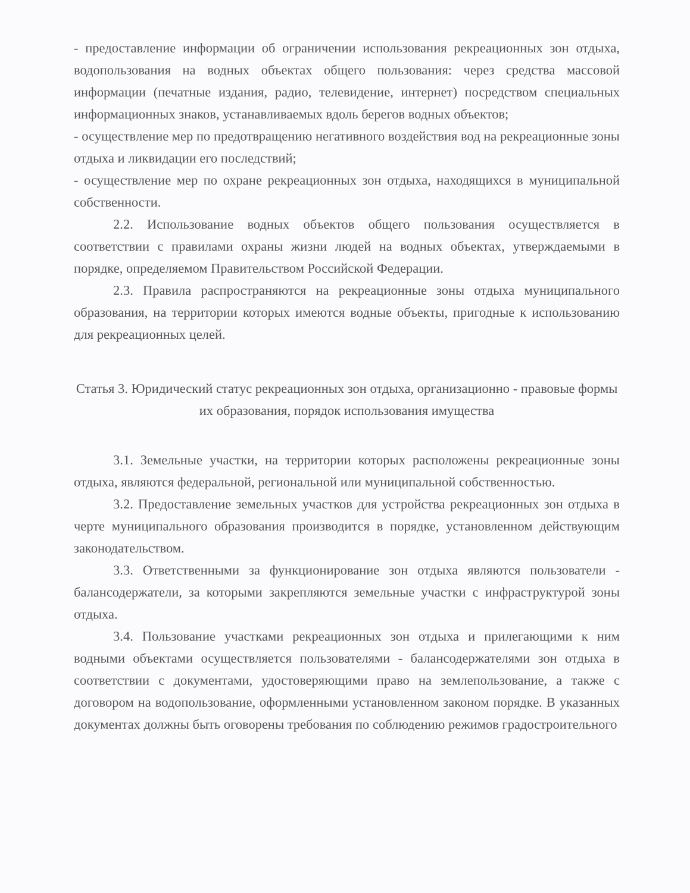- предоставление информации об ограничении использования рекреационных зон отдыха, водопользования на водных объектах общего пользования: через средства массовой информации (печатные издания, радио, телевидение, интернет) посредством специальных информационных знаков, устанавливаемых вдоль берегов водных объектов;
- осуществление мер по предотвращению негативного воздействия вод на рекреационные зоны отдыха и ликвидации его последствий;
- осуществление мер по охране рекреационных зон отдыха, находящихся в муниципальной собственности.
2.2. Использование водных объектов общего пользования осуществляется в соответствии с правилами охраны жизни людей на водных объектах, утверждаемыми в порядке, определяемом Правительством Российской Федерации.
2.3. Правила распространяются на рекреационные зоны отдыха муниципального образования, на территории которых имеются водные объекты, пригодные к использованию для рекреационных целей.
Статья 3. Юридический статус рекреационных зон отдыха, организационно - правовые формы их образования, порядок использования имущества
3.1. Земельные участки, на территории которых расположены рекреационные зоны отдыха, являются федеральной, региональной или муниципальной собственностью.
3.2. Предоставление земельных участков для устройства рекреационных зон отдыха в черте муниципального образования производится в порядке, установленном действующим законодательством.
3.3. Ответственными за функционирование зон отдыха являются пользователи - балансодержатели, за которыми закрепляются земельные участки с инфраструктурой зоны отдыха.
3.4. Пользование участками рекреационных зон отдыха и прилегающими к ним водными объектами осуществляется пользователями - балансодержателями зон отдыха в соответствии с документами, удостоверяющими право на землепользование, а также с договором на водопользование, оформленными установленном законом порядке. В указанных документах должны быть оговорены требования по соблюдению режимов градостроительного